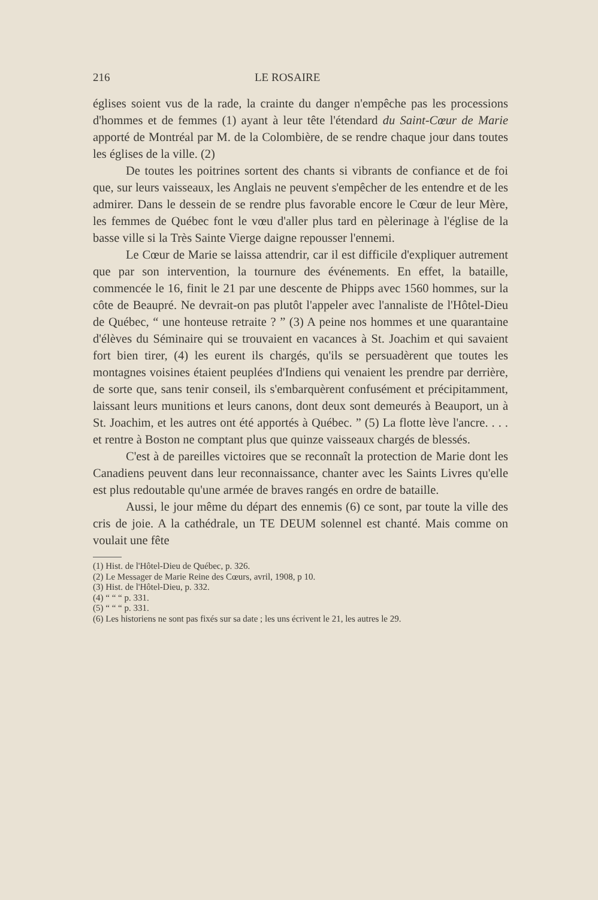216 LE ROSAIRE
églises soient vus de la rade, la crainte du danger n'empêche pas les processions d'hommes et de femmes (1) ayant à leur tête l'étendard du Saint-Cœur de Marie apporté de Montréal par M. de la Colombière, de se rendre chaque jour dans toutes les églises de la ville. (2)
De toutes les poitrines sortent des chants si vibrants de confiance et de foi que, sur leurs vaisseaux, les Anglais ne peuvent s'empêcher de les entendre et de les admirer. Dans le dessein de se rendre plus favorable encore le Cœur de leur Mère, les femmes de Québec font le vœu d'aller plus tard en pèlerinage à l'église de la basse ville si la Très Sainte Vierge daigne repousser l'ennemi.
Le Cœur de Marie se laissa attendrir, car il est difficile d'expliquer autrement que par son intervention, la tournure des événements. En effet, la bataille, commencée le 16, finit le 21 par une descente de Phipps avec 1560 hommes, sur la côte de Beaupré. Ne devrait-on pas plutôt l'appeler avec l'annaliste de l'Hôtel-Dieu de Québec, “ une honteuse retraite ? ” (3) A peine nos hommes et une quarantaine d'élèves du Séminaire qui se trouvaient en vacances à St. Joachim et qui savaient fort bien tirer, (4) les eurent ils chargés, qu'ils se persuadèrent que toutes les montagnes voisines étaient peuplées d'Indiens qui venaient les prendre par derrière, de sorte que, sans tenir conseil, ils s'embarquèrent confusément et précipitamment, laissant leurs munitions et leurs canons, dont deux sont demeurés à Beauport, un à St. Joachim, et les autres ont été apportés à Québec. ” (5) La flotte lève l'ancre. . . . et rentre à Boston ne comptant plus que quinze vaisseaux chargés de blessés.
C'est à de pareilles victoires que se reconnaît la protection de Marie dont les Canadiens peuvent dans leur reconnaissance, chanter avec les Saints Livres qu'elle est plus redoutable qu'une armée de braves rangés en ordre de bataille.
Aussi, le jour même du départ des ennemis (6) ce sont, par toute la ville des cris de joie. A la cathédrale, un TE DEUM solennel est chanté. Mais comme on voulait une fête
(1) Hist. de l'Hôtel-Dieu de Québec, p. 326.
(2) Le Messager de Marie Reine des Cœurs, avril, 1908, p 10.
(3) Hist. de l'Hôtel-Dieu, p. 332.
(4) “ “ “ p. 331.
(5) “ “ “ p. 331.
(6) Les historiens ne sont pas fixés sur sa date ; les uns écrivent le 21, les autres le 29.